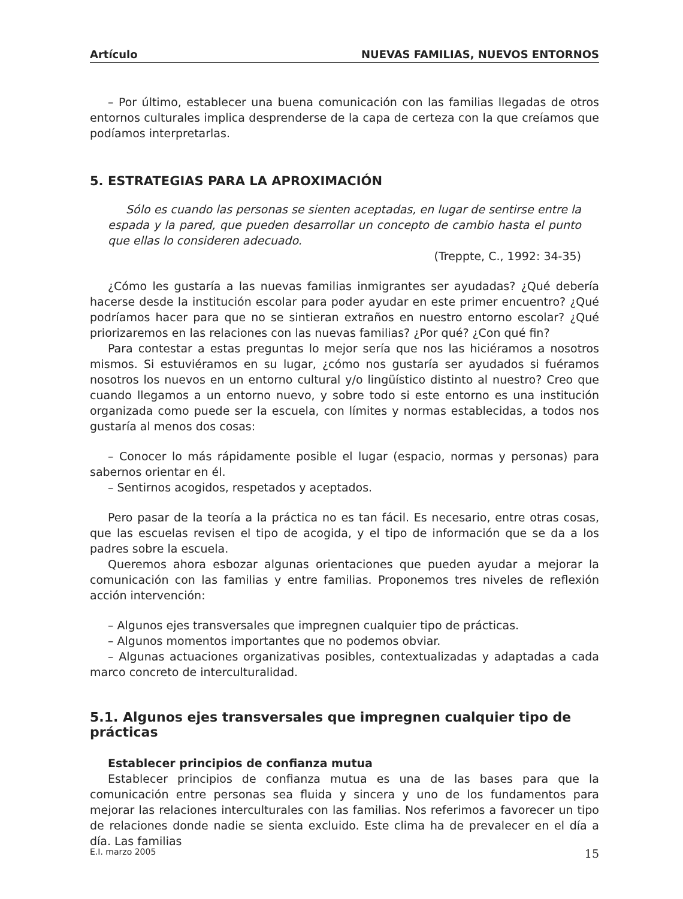Artículo NUEVAS FAMILIAS, NUEVOS ENTORNOS
– Por último, establecer una buena comunicación con las familias llegadas de otros entornos culturales implica desprenderse de la capa de certeza con la que creíamos que podíamos interpretarlas.
5. ESTRATEGIAS PARA LA APROXIMACIÓN
Sólo es cuando las personas se sienten aceptadas, en lugar de sentirse entre la espada y la pared, que pueden desarrollar un concepto de cambio hasta el punto que ellas lo consideren adecuado.
(Treppte, C., 1992: 34-35)
¿Cómo les gustaría a las nuevas familias inmigrantes ser ayudadas? ¿Qué debería hacerse desde la institución escolar para poder ayudar en este primer encuentro? ¿Qué podríamos hacer para que no se sintieran extraños en nuestro entorno escolar? ¿Qué priorizaremos en las relaciones con las nuevas familias? ¿Por qué? ¿Con qué fin?
Para contestar a estas preguntas lo mejor sería que nos las hiciéramos a nosotros mismos. Si estuviéramos en su lugar, ¿cómo nos gustaría ser ayudados si fuéramos nosotros los nuevos en un entorno cultural y/o lingüístico distinto al nuestro? Creo que cuando llegamos a un entorno nuevo, y sobre todo si este entorno es una institución organizada como puede ser la escuela, con límites y normas establecidas, a todos nos gustaría al menos dos cosas:
– Conocer lo más rápidamente posible el lugar (espacio, normas y personas) para sabernos orientar en él.
– Sentirnos acogidos, respetados y aceptados.
Pero pasar de la teoría a la práctica no es tan fácil. Es necesario, entre otras cosas, que las escuelas revisen el tipo de acogida, y el tipo de información que se da a los padres sobre la escuela.
Queremos ahora esbozar algunas orientaciones que pueden ayudar a mejorar la comunicación con las familias y entre familias. Proponemos tres niveles de reflexión acción intervención:
– Algunos ejes transversales que impregnen cualquier tipo de prácticas.
– Algunos momentos importantes que no podemos obviar.
– Algunas actuaciones organizativas posibles, contextualizadas y adaptadas a cada marco concreto de interculturalidad.
5.1. Algunos ejes transversales que impregnen cualquier tipo de prácticas
Establecer principios de confianza mutua
Establecer principios de confianza mutua es una de las bases para que la comunicación entre personas sea fluida y sincera y uno de los fundamentos para mejorar las relaciones interculturales con las familias. Nos referimos a favorecer un tipo de relaciones donde nadie se sienta excluido. Este clima ha de prevalecer en el día a día. Las familias
E.I. marzo 2005 15